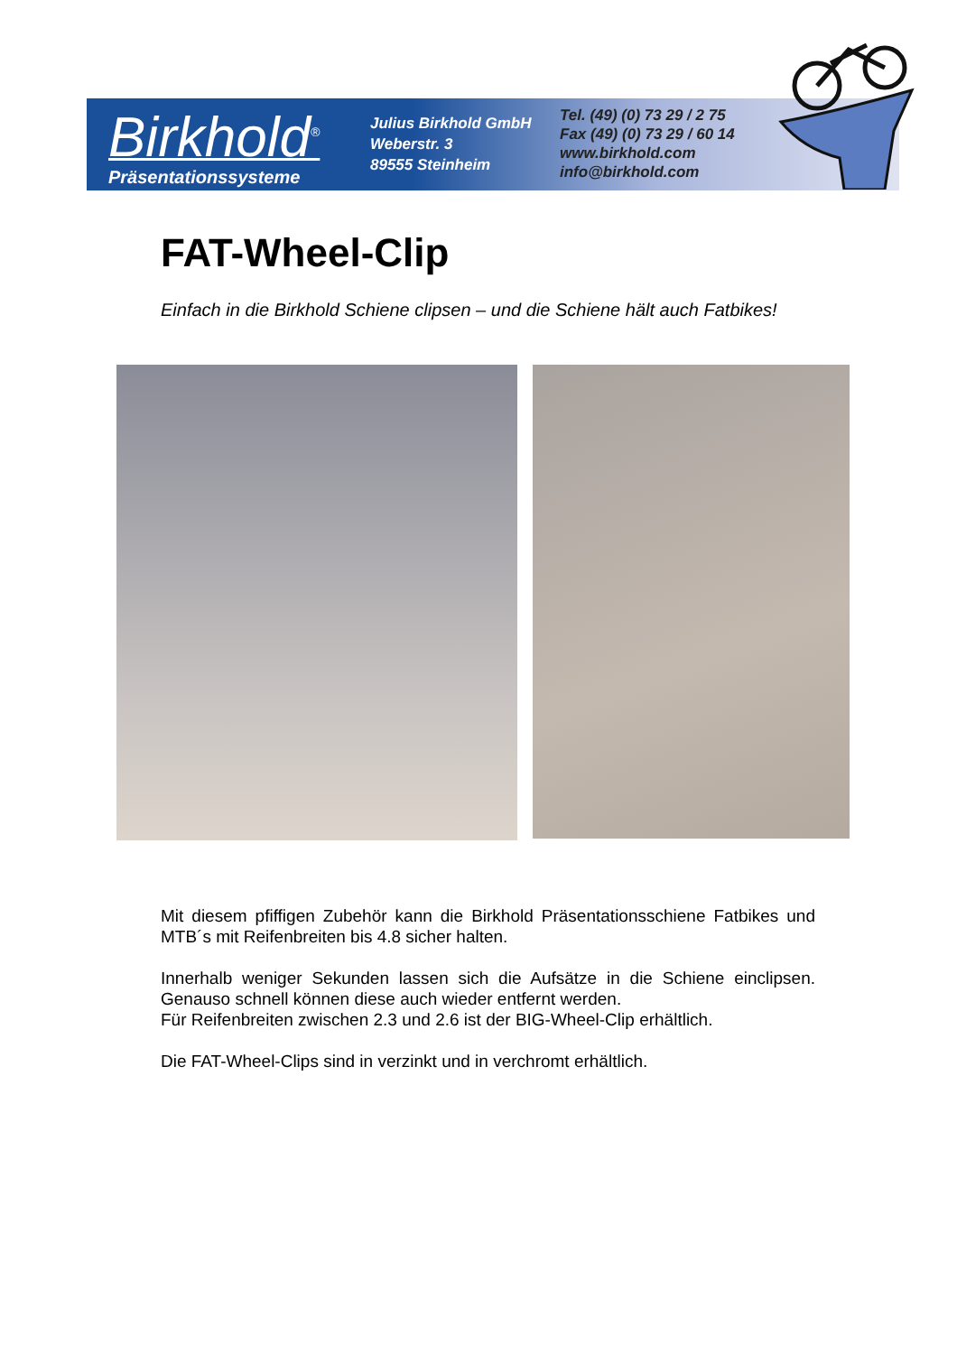Birkhold<sup>®</sup>
Präsentationssysteme
Julius Birkhold GmbH
Weberstr. 3
89555 Steinheim
Tel. (49) (0) 73 29 / 2 75
Fax (49) (0) 73 29 / 60 14
www.birkhold.com
info@birkhold.com
FAT-Wheel-Clip
Einfach in die Birkhold Schiene clipsen – und die Schiene hält auch Fatbikes!
Mit diesem pfiffigen Zubehör kann die Birkhold Präsentationsschiene Fatbikes und MTB´s mit Reifenbreiten bis 4.8 sicher halten.
Innerhalb weniger Sekunden lassen sich die Aufsätze in die Schiene einclipsen. Genauso schnell können diese auch wieder entfernt werden.
Für Reifenbreiten zwischen 2.3 und 2.6 ist der BIG-Wheel-Clip erhältlich.
Die FAT-Wheel-Clips sind in verzinkt und in verchromt erhältlich.